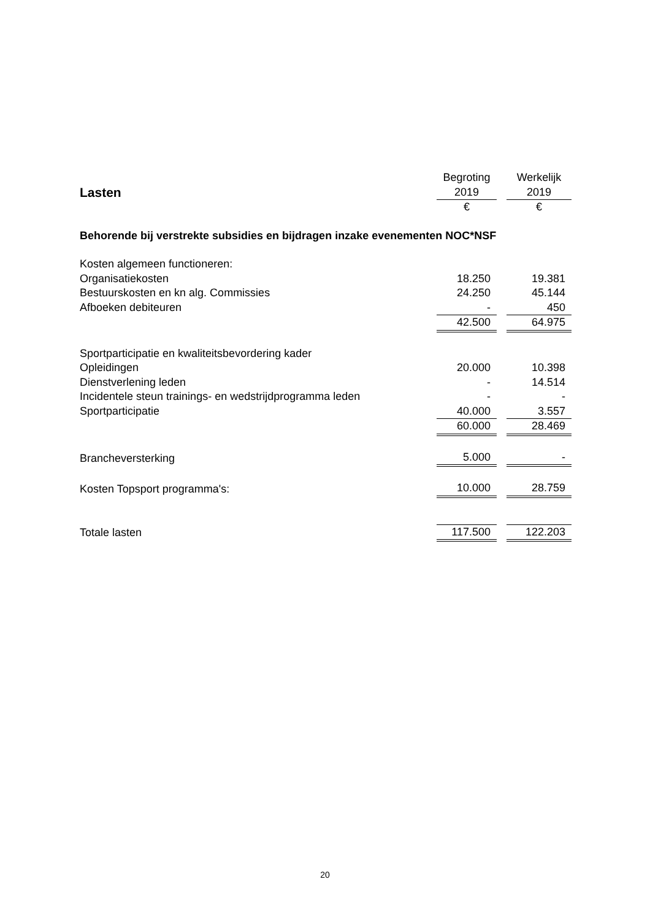| | Begroting | | Werkelijk |
| --- | --- | --- | --- |
| Lasten | 2019 | | 2019 |
| | € | | € |
| Behorende bij verstrekte subsidies en bijdragen inzake evenementen NOC*NSF | | | |
| Kosten algemeen functioneren: | | | |
| Organisatiekosten | 18.250 | | 19.381 |
| Bestuurskosten en kn alg. Commissies | 24.250 | | 45.144 |
| Afboeken debiteuren | - | | 450 |
| | 42.500 | | 64.975 |
| Sportparticipatie en kwaliteitsbevordering kader | | | |
| Opleidingen | 20.000 | | 10.398 |
| Dienstverlening leden | - | | 14.514 |
| Incidentele steun trainings- en wedstrijdprogramma leden | - | | - |
| Sportparticipatie | 40.000 | | 3.557 |
| | 60.000 | | 28.469 |
| Brancheversterking | 5.000 | | - |
| Kosten Topsport programma's: | 10.000 | | 28.759 |
| Totale lasten | 117.500 | | 122.203 |
20